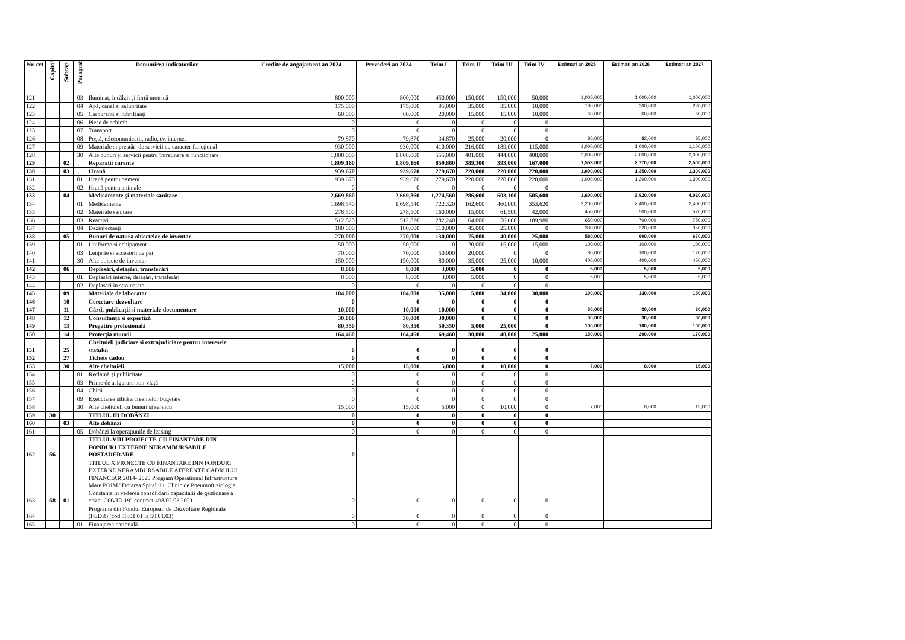| Nr. crt | Capitol | Subcap. | Paragraf | Denumirea indicatorilor | Credite de angajament an 2024 | Prevederi an 2024 | Trim I | Trim II | Trim III | Trim IV | Estimari an 2025 | Estimari an 2026 | Estimari an 2027 |
| --- | --- | --- | --- | --- | --- | --- | --- | --- | --- | --- | --- | --- | --- |
| 121 | | | 03 | Iluminat, incălzit și forță motrică | 800,000 | 800,000 | 450,000 | 150,000 | 150,000 | 50,000 | 1,000,000 | 1,000,000 | 1,000,000 |
| 122 | | | 04 | Apă, canal si salubritate | 175,000 | 175,000 | 95,000 | 35,000 | 35,000 | 10,000 | 180,000 | 200,000 | 220,000 |
| 123 | | | 05 | Carburanți si lubrifianți | 60,000 | 60,000 | 20,000 | 15,000 | 15,000 | 10,000 | 60,000 | 60,000 | 60,000 |
| 124 | | | 06 | Piese de schimb | 0 | 0 | 0 | 0 | 0 | 0 | | | |
| 125 | | | 07 | Transport | 0 | 0 | 0 | 0 | 0 | 0 | | | |
| 126 | | | 08 | Poștă, telecomunicatii, radio, tv, internet | 79,870 | 79,870 | 34,870 | 25,000 | 20,000 | 0 | 80,000 | 82,000 | 85,000 |
| 127 | | | 09 | Materiale si prestări de servicii cu caracter funcțional | 930,000 | 930,000 | 410,000 | 216,000 | 189,000 | 115,000 | 1,000,000 | 1,000,000 | 1,100,000 |
| 128 | | | 30 | Alte bunuri și servicii pentru întreținere si funcționare | 1,808,000 | 1,808,000 | 555,000 | 401,000 | 444,000 | 408,000 | 2,000,000 | 2,000,000 | 2,000,000 |
| 129 | | 02 | | Reparații curente | 1,809,160 | 1,809,160 | 859,860 | 389,300 | 393,000 | 167,000 | 1,553,000 | 2,770,000 | 2,500,000 |
| 130 | | 03 | | Hrană | 939,670 | 939,670 | 279,670 | 220,000 | 220,000 | 220,000 | 1,000,000 | 1,350,000 | 1,300,000 |
| 131 | | | 01 | Hrană pentru oameni | 939,670 | 939,670 | 279,670 | 220,000 | 220,000 | 220,000 | 1,000,000 | 1,200,000 | 1,300,000 |
| 132 | | | 02 | Hrană pentru animale | 0 | 0 | 0 | 0 | 0 | 0 | | | |
| 133 | | 04 | | Medicamente și materiale sanitare | 2,669,860 | 2,669,860 | 1,274,560 | 286,600 | 603,100 | 505,600 | 3,600,000 | 3,920,000 | 4,020,000 |
| 134 | | | 01 | Medicamente | 1,698,540 | 1,698,540 | 722,320 | 162,600 | 460,000 | 353,620 | 2,200,000 | 2,400,000 | 2,400,000 |
| 135 | | | 02 | Materiale sanitare | 278,500 | 278,500 | 160,000 | 15,000 | 61,500 | 42,000 | 450,000 | 500,000 | 520,000 |
| 136 | | | 03 | Reactivi | 512,820 | 512,820 | 282,240 | 64,000 | 56,600 | 109,980 | 650,000 | 700,000 | 750,000 |
| 137 | | | 04 | Dezinfectanți | 180,000 | 180,000 | 110,000 | 45,000 | 25,000 | 0 | 300,000 | 320,000 | 350,000 |
| 138 | | 05 | | Bunuri de natura obiectelor de inventar | 270,000 | 270,000 | 130,000 | 75,000 | 40,000 | 25,000 | 580,000 | 600,000 | 670,000 |
| 139 | | | 01 | Uniforme si echipament | 50,000 | 50,000 | 0 | 20,000 | 15,000 | 15,000 | 100,000 | 100,000 | 100,000 |
| 140 | | | 03 | Lenjerie si accesorii de pat | 70,000 | 70,000 | 50,000 | 20,000 | 0 | 0 | 80,000 | 100,000 | 120,000 |
| 141 | | | 30 | Alte obiecte de inventar | 150,000 | 150,000 | 80,000 | 35,000 | 25,000 | 10,000 | 400,000 | 400,000 | 450,000 |
| 142 | | 06 | | Deplasări, detașări, transferări | 8,000 | 8,000 | 3,000 | 5,000 | 0 | 0 | 5,000 | 5,000 | 5,000 |
| 143 | | | 01 | Deplasări interne, detașări, transferări | 8,000 | 8,000 | 3,000 | 5,000 | 0 | 0 | 5,000 | 5,000 | 5,000 |
| 144 | | | 02 | Deplasări in strainatate | 0 | 0 | 0 | 0 | 0 | 0 | | | |
| 145 | | 09 | | Materiale de laborator | 104,000 | 104,000 | 35,000 | 5,000 | 34,000 | 30,000 | 100,000 | 130,000 | 150,000 |
| 146 | | 10 | | Cercetare-dezvoltare | 0 | 0 | 0 | 0 | 0 | 0 | | | |
| 147 | | 11 | | Cărți, publicații si materiale documentare | 10,000 | 10,000 | 10,000 | 0 | 0 | 0 | 30,000 | 30,000 | 30,000 |
| 148 | | 12 | | Consultanța si expertiză | 30,000 | 30,000 | 30,000 | 0 | 0 | 0 | 30,000 | 30,000 | 30,000 |
| 149 | | 13 | | Pregatire profesională | 80,350 | 80,350 | 50,350 | 5,000 | 25,000 | 0 | 100,000 | 100,000 | 100,000 |
| 150 | | 14 | | Protecția muncii | 164,460 | 164,460 | 69,460 | 30,000 | 40,000 | 25,000 | 150,000 | 200,000 | 170,000 |
| 151 | | 25 | | Cheltuieli judiciare si extrajudiciare pentru interesele statului | 0 | 0 | 0 | 0 | 0 | 0 | | | |
| 152 | | 27 | | Tichete cadou | 0 | 0 | 0 | 0 | 0 | 0 | | | |
| 153 | | 30 | | Alte cheltuieli | 15,000 | 15,000 | 5,000 | 0 | 10,000 | 0 | 7,000 | 8,000 | 15,000 |
| 154 | | | 01 | Reclamă și publicitate | 0 | 0 | 0 | 0 | 0 | 0 | | | |
| 155 | | | 03 | Prime de asigurare non-viață | 0 | 0 | 0 | 0 | 0 | 0 | | | |
| 156 | | | 04 | Chirii | 0 | 0 | 0 | 0 | 0 | 0 | | | |
| 157 | | | 09 | Executarea silită a creanțelor bugetare | 0 | 0 | 0 | 0 | 0 | 0 | | | |
| 158 | | | 30 | Alte cheltuieli cu bunuri și servicii | 15,000 | 15,000 | 5,000 | 0 | 10,000 | 0 | 7,000 | 8,000 | 15,000 |
| 159 | 30 | | | TITLUL III DOBÂNZI | 0 | 0 | 0 | 0 | 0 | 0 | | | |
| 160 | | 03 | | Alte dobânzi | 0 | 0 | 0 | 0 | 0 | 0 | | | |
| 161 | | | 05 | Dobânzi la operațiunile de leasing | 0 | 0 | 0 | 0 | 0 | 0 | | | |
| 162 | 56 | | | TITLUL VIII PROIECTE CU FINANTARE DIN FONDURI EXTERNE NERAMBURSABILE POSTADERARE | 0 | | | | | | | | |
| 163 | 58 | 01 | | TITLUL X PROIECTE CU FINANTARE DIN FONDURI EXTERNE NERAMBURSABILE AFERENTE CADRULUI FINANCIAR 2014- 2020 Program Operational Infrastructura Mare POIM "Dotarea Spitalului Clinic de Pneumoftiziologie Constanta in vederea consolidarii capacitatii de gestionare a crizei COVID 19" contract 498/02.03.2021. | 0 | 0 | 0 | 0 | 0 | 0 | | | |
| 164 | | | | Programe din Fondul European de Dezvoltare Regionala (FEDR) (cod 58.01.01 la 58.01.03) | 0 | 0 | 0 | 0 | 0 | 0 | | | |
| 165 | | | 01 | Finanțarea națională | 0 | 0 | 0 | 0 | 0 | 0 | | | |